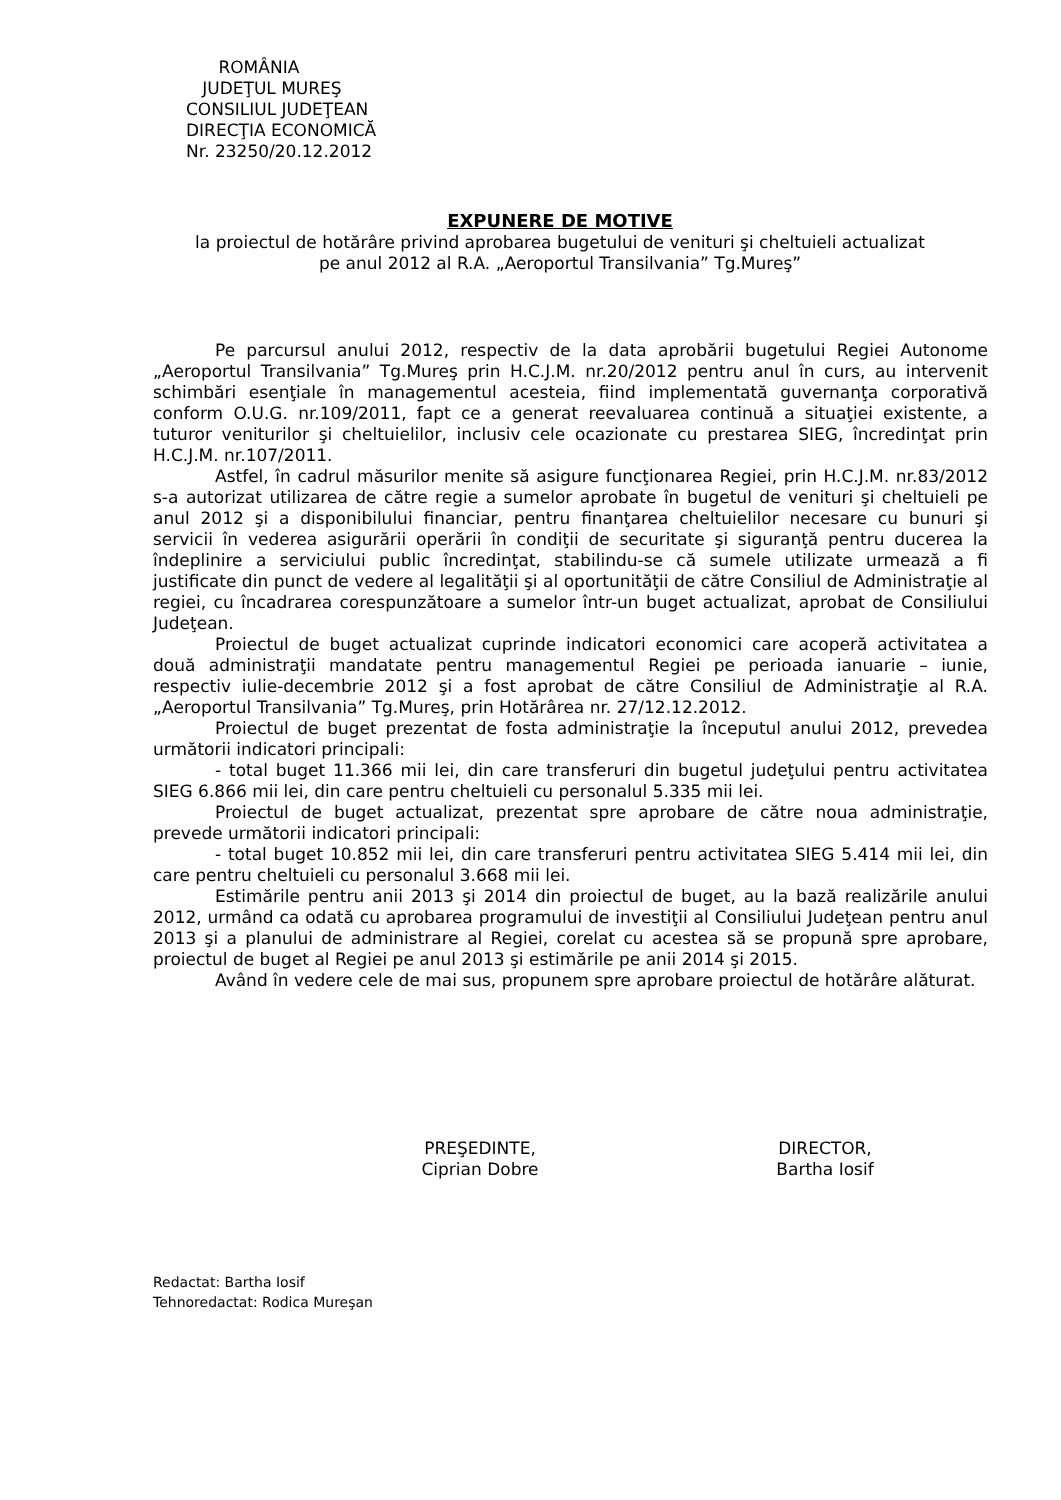ROMÂNIA
JUDEŢUL MUREŞ
CONSILIUL JUDEŢEAN
DIRECŢIA ECONOMICĂ
Nr. 23250/20.12.2012
EXPUNERE DE MOTIVE
la proiectul de hotărâre privind aprobarea bugetului de venituri şi cheltuieli actualizat
pe anul 2012 al R.A. „Aeroportul Transilvania” Tg.Mureş”
Pe parcursul anului 2012, respectiv de la data aprobării bugetului Regiei Autonome „Aeroportul Transilvania” Tg.Mureş prin H.C.J.M. nr.20/2012 pentru anul în curs, au intervenit schimbări esenţiale în managementul acesteia, fiind implementată guvernanţa corporativă conform O.U.G. nr.109/2011, fapt ce a generat reevaluarea continuă a situaţiei existente, a tuturor veniturilor şi cheltuielilor, inclusiv cele ocazionate cu prestarea SIEG, încredinţat prin H.C.J.M. nr.107/2011.
Astfel, în cadrul măsurilor menite să asigure funcţionarea Regiei, prin H.C.J.M. nr.83/2012 s-a autorizat utilizarea de către regie a sumelor aprobate în bugetul de venituri şi cheltuieli pe anul 2012 şi a disponibilului financiar, pentru finanţarea cheltuielilor necesare cu bunuri şi servicii în vederea asigurării operării în condiţii de securitate şi siguranţă pentru ducerea la îndeplinire a serviciului public încredinţat, stabilindu-se că sumele utilizate urmează a fi justificate din punct de vedere al legalităţii şi al oportunităţii de către Consiliul de Administraţie al regiei, cu încadrarea corespunzătoare a sumelor într-un buget actualizat, aprobat de Consiliului Judeţean.
Proiectul de buget actualizat cuprinde indicatori economici care acoperă activitatea a două administraţii mandatate pentru managementul Regiei pe perioada ianuarie – iunie, respectiv iulie-decembrie 2012 şi a fost aprobat de către Consiliul de Administraţie al R.A. „Aeroportul Transilvania” Tg.Mureş, prin Hotărârea nr. 27/12.12.2012.
Proiectul de buget prezentat de fosta administraţie la începutul anului 2012, prevedea următorii indicatori principali:
- total buget 11.366 mii lei, din care transferuri din bugetul judeţului pentru activitatea SIEG 6.866 mii lei, din care pentru cheltuieli cu personalul 5.335 mii lei.
Proiectul de buget actualizat, prezentat spre aprobare de către noua administraţie, prevede următorii indicatori principali:
- total buget 10.852 mii lei, din care transferuri pentru activitatea SIEG 5.414 mii lei, din care pentru cheltuieli cu personalul 3.668 mii lei.
Estimările pentru anii 2013 şi 2014 din proiectul de buget, au la bază realizările anului 2012, urmând ca odată cu aprobarea programului de investiţii al Consiliului Judeţean pentru anul 2013 şi a planului de administrare al Regiei, corelat cu acestea să se propună spre aprobare, proiectul de buget al Regiei pe anul 2013 şi estimările pe anii 2014 şi 2015.
Având în vedere cele de mai sus, propunem spre aprobare proiectul de hotărâre alăturat.
PREŞEDINTE,
Ciprian Dobre
DIRECTOR,
Bartha Iosif
Redactat: Bartha Iosif
Tehnoredactat: Rodica Mureşan